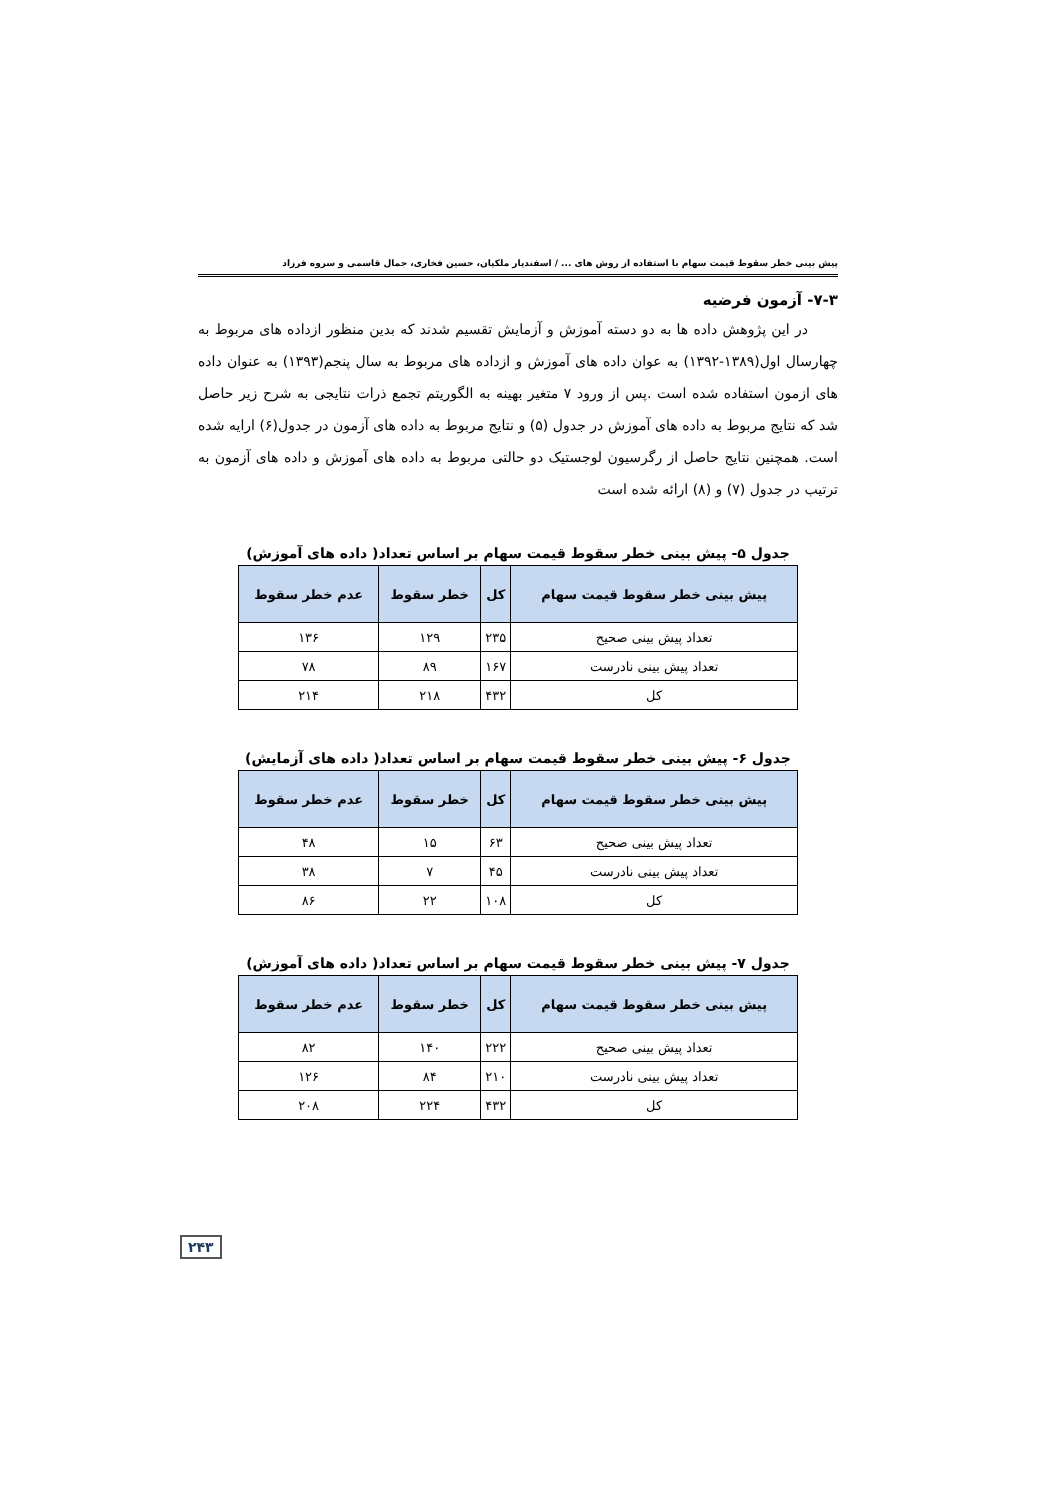پیش بینی خطر سقوط قیمت سهام با استفاده از روش های ... / اسفندیار ملکیان، حسین فخاری، جمال قاسمی و سروه فرزاد
۷-۳- آزمون فرضیه
در این پژوهش داده ها به دو دسته آموزش و آزمایش تقسیم شدند که بدین منظور ازداده های مربوط به چهارسال اول(۱۳۸۹-۱۳۹۲) به عوان داده های آموزش و ازداده های مربوط به سال پنجم(۱۳۹۳) به عنوان داده های ازمون استفاده شده است .پس از ورود ۷ متغیر بهینه به الگوریتم تجمع ذرات نتایجی به شرح زیر حاصل شد که نتایج مربوط به داده های آموزش در جدول (۵) و نتایج مربوط به داده های آزمون در جدول(۶) ارایه شده است. همچنین نتایج حاصل از رگرسیون لوجستیک دو حالتی مربوط به داده های آموزش و داده های آزمون به ترتیب در جدول (۷) و (۸) ارائه شده است
جدول ۵- پیش بینی خطر سقوط قیمت سهام بر اساس تعداد( داده های آموزش)
| پیش بینی خطر سقوط قیمت سهام | کل | خطر سقوط | عدم خطر سقوط |
| --- | --- | --- | --- |
| تعداد پیش بینی صحیح | ۲۳۵ | ۱۲۹ | ۱۳۶ |
| تعداد پیش بینی نادرست | ۱۶۷ | ۸۹ | ۷۸ |
| کل | ۴۳۲ | ۲۱۸ | ۲۱۴ |
جدول ۶- پیش بینی خطر سقوط قیمت سهام بر اساس تعداد( داده های آزمایش)
| پیش بینی خطر سقوط قیمت سهام | کل | خطر سقوط | عدم خطر سقوط |
| --- | --- | --- | --- |
| تعداد پیش بینی صحیح | ۶۳ | ۱۵ | ۴۸ |
| تعداد پیش بینی نادرست | ۴۵ | ۷ | ۳۸ |
| کل | ۱۰۸ | ۲۲ | ۸۶ |
جدول ۷- پیش بینی خطر سقوط قیمت سهام بر اساس تعداد( داده های آموزش)
| پیش بینی خطر سقوط قیمت سهام | کل | خطر سقوط | عدم خطر سقوط |
| --- | --- | --- | --- |
| تعداد پیش بینی صحیح | ۲۲۲ | ۱۴۰ | ۸۲ |
| تعداد پیش بینی نادرست | ۲۱۰ | ۸۴ | ۱۲۶ |
| کل | ۴۳۲ | ۲۲۴ | ۲۰۸ |
۲۴۳